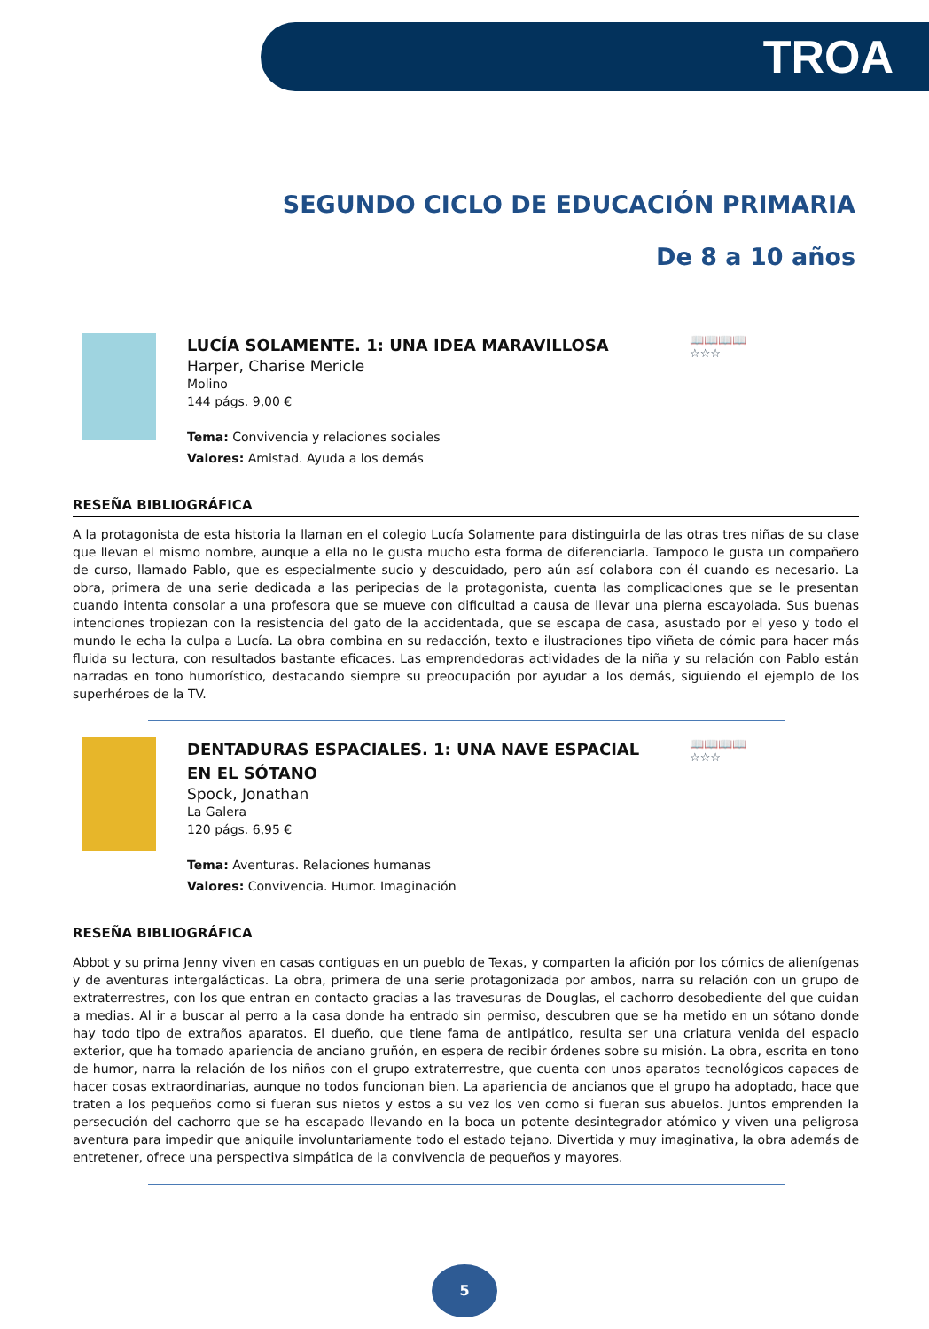TROA
SEGUNDO CICLO DE EDUCACIÓN PRIMARIA
De 8 a 10 años
📖📖📖📖
☆☆☆
LUCÍA SOLAMENTE. 1: UNA IDEA MARAVILLOSA
Harper, Charise Mericle
Molino
144 págs. 9,00 €
Tema: Convivencia y relaciones sociales
Valores: Amistad. Ayuda a los demás
RESEÑA BIBLIOGRÁFICA
A la protagonista de esta historia la llaman en el colegio Lucía Solamente para distinguirla de las otras tres niñas de su clase que llevan el mismo nombre, aunque a ella no le gusta mucho esta forma de diferenciarla. Tampoco le gusta un compañero de curso, llamado Pablo, que es especialmente sucio y descuidado, pero aún así colabora con él cuando es necesario. La obra, primera de una serie dedicada a las peripecias de la protagonista, cuenta las complicaciones que se le presentan cuando intenta consolar a una profesora que se mueve con dificultad a causa de llevar una pierna escayolada. Sus buenas intenciones tropiezan con la resistencia del gato de la accidentada, que se escapa de casa, asustado por el yeso y todo el mundo le echa la culpa a Lucía. La obra combina en su redacción, texto e ilustraciones tipo viñeta de cómic para hacer más fluida su lectura, con resultados bastante eficaces. Las emprendedoras actividades de la niña y su relación con Pablo están narradas en tono humorístico, destacando siempre su preocupación por ayudar a los demás, siguiendo el ejemplo de los superhéroes de la TV.
📖📖📖📖
☆☆☆
DENTADURAS ESPACIALES. 1: UNA NAVE ESPACIAL EN EL SÓTANO
Spock, Jonathan
La Galera
120 págs. 6,95 €
Tema: Aventuras. Relaciones humanas
Valores: Convivencia. Humor. Imaginación
RESEÑA BIBLIOGRÁFICA
Abbot y su prima Jenny viven en casas contiguas en un pueblo de Texas, y comparten la afición por los cómics de alienígenas y de aventuras intergalácticas. La obra, primera de una serie protagonizada por ambos, narra su relación con un grupo de extraterrestres, con los que entran en contacto gracias a las travesuras de Douglas, el cachorro desobediente del que cuidan a medias. Al ir a buscar al perro a la casa donde ha entrado sin permiso, descubren que se ha metido en un sótano donde hay todo tipo de extraños aparatos. El dueño, que tiene fama de antipático, resulta ser una criatura venida del espacio exterior, que ha tomado apariencia de anciano gruñón, en espera de recibir órdenes sobre su misión. La obra, escrita en tono de humor, narra la relación de los niños con el grupo extraterrestre, que cuenta con unos aparatos tecnológicos capaces de hacer cosas extraordinarias, aunque no todos funcionan bien. La apariencia de ancianos que el grupo ha adoptado, hace que traten a los pequeños como si fueran sus nietos y estos a su vez los ven como si fueran sus abuelos. Juntos emprenden la persecución del cachorro que se ha escapado llevando en la boca un potente desintegrador atómico y viven una peligrosa aventura para impedir que aniquile involuntariamente todo el estado tejano. Divertida y muy imaginativa, la obra además de entretener, ofrece una perspectiva simpática de la convivencia de pequeños y mayores.
5